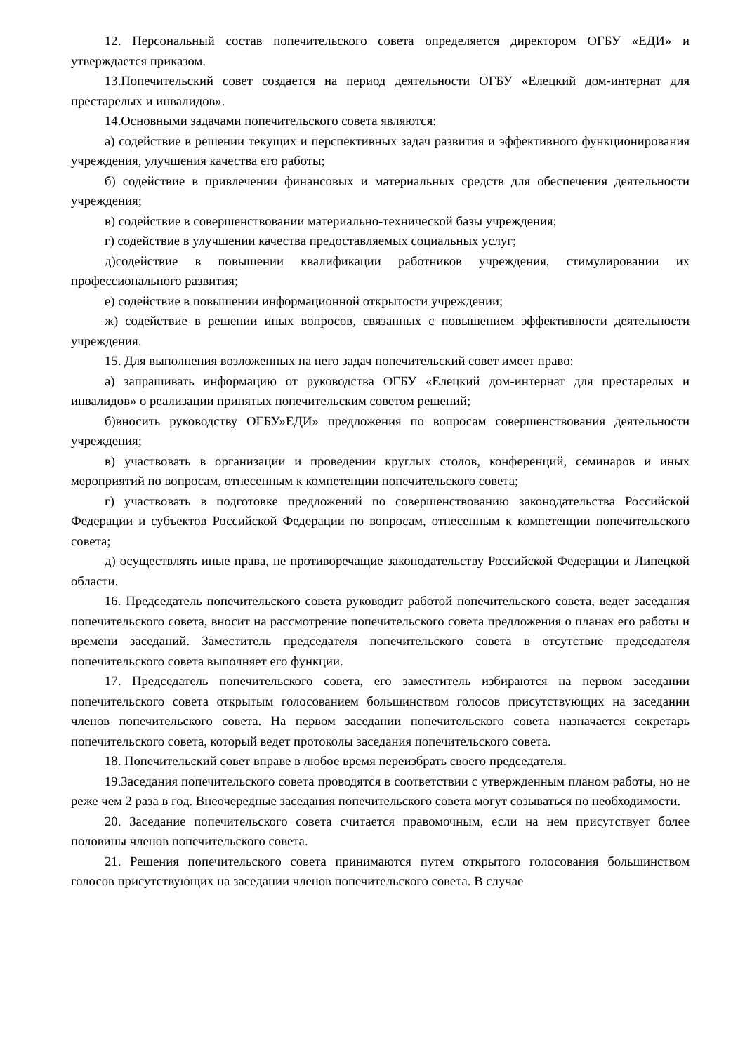12. Персональный состав попечительского совета определяется директором ОГБУ «ЕДИ» и утверждается приказом.
13.Попечительский совет создается на период деятельности ОГБУ «Елецкий дом-интернат для престарелых и инвалидов».
14.Основными задачами попечительского совета являются:
а) содействие в решении текущих и перспективных задач развития и эффективного функционирования учреждения, улучшения качества его работы;
б) содействие в привлечении финансовых и материальных средств для обеспечения деятельности учреждения;
в) содействие в совершенствовании материально-технической базы учреждения;
г) содействие в улучшении качества предоставляемых социальных услуг;
д)содействие в повышении квалификации работников учреждения, стимулировании их профессионального развития;
е) содействие в повышении информационной открытости учреждении;
ж) содействие в решении иных вопросов, связанных с повышением эффективности деятельности учреждения.
15. Для выполнения возложенных на него задач попечительский совет имеет право:
а) запрашивать информацию от руководства ОГБУ «Елецкий дом-интернат для престарелых и инвалидов» о реализации принятых попечительским советом решений;
б)вносить руководству ОГБУ»ЕДИ» предложения по вопросам совершенствования деятельности учреждения;
в) участвовать в организации и проведении круглых столов, конференций, семинаров и иных мероприятий по вопросам, отнесенным к компетенции попечительского совета;
г) участвовать в подготовке предложений по совершенствованию законодательства Российской Федерации и субъектов Российской Федерации по вопросам, отнесенным к компетенции попечительского совета;
д) осуществлять иные права, не противоречащие законодательству Российской Федерации и Липецкой области.
16. Председатель попечительского совета руководит работой попечительского совета, ведет заседания попечительского совета, вносит на рассмотрение попечительского совета предложения о планах его работы и времени заседаний. Заместитель председателя попечительского совета в отсутствие председателя попечительского совета выполняет его функции.
17. Председатель попечительского совета, его заместитель избираются на первом заседании попечительского совета открытым голосованием большинством голосов присутствующих на заседании членов попечительского совета. На первом заседании попечительского совета назначается секретарь попечительского совета, который ведет протоколы заседания попечительского совета.
18. Попечительский совет вправе в любое время переизбрать своего председателя.
19.Заседания попечительского совета проводятся в соответствии с утвержденным планом работы, но не реже чем 2 раза в год. Внеочередные заседания попечительского совета могут созываться по необходимости.
20. Заседание попечительского совета считается правомочным, если на нем присутствует более половины членов попечительского совета.
21. Решения попечительского совета принимаются путем открытого голосования большинством голосов присутствующих на заседании членов попечительского совета. В случае